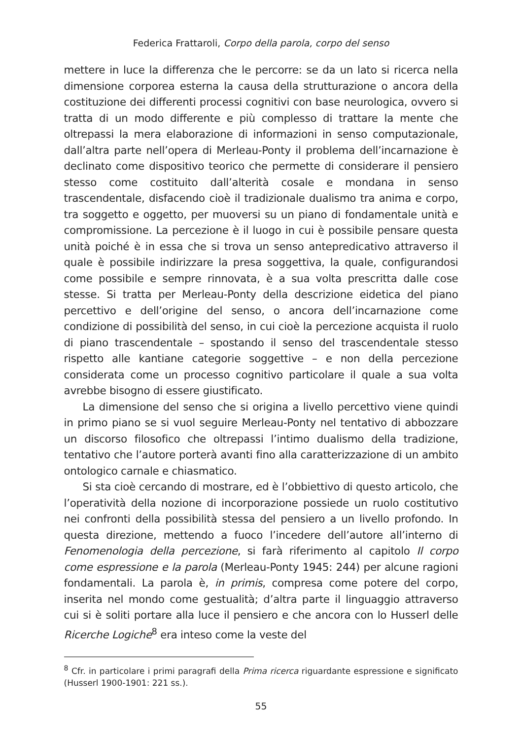Federica Frattaroli, Corpo della parola, corpo del senso
mettere in luce la differenza che le percorre: se da un lato si ricerca nella dimensione corporea esterna la causa della strutturazione o ancora della costituzione dei differenti processi cognitivi con base neurologica, ovvero si tratta di un modo differente e più complesso di trattare la mente che oltrepassi la mera elaborazione di informazioni in senso computazionale, dall’altra parte nell’opera di Merleau-Ponty il problema dell’incarnazione è declinato come dispositivo teorico che permette di considerare il pensiero stesso come costituito dall’alterità cosale e mondana in senso trascendentale, disfacendo cioè il tradizionale dualismo tra anima e corpo, tra soggetto e oggetto, per muoversi su un piano di fondamentale unità e compromissione. La percezione è il luogo in cui è possibile pensare questa unità poiché è in essa che si trova un senso antepredicativo attraverso il quale è possibile indirizzare la presa soggettiva, la quale, configurandosi come possibile e sempre rinnovata, è a sua volta prescritta dalle cose stesse. Si tratta per Merleau-Ponty della descrizione eidetica del piano percettivo e dell’origine del senso, o ancora dell’incarnazione come condizione di possibilità del senso, in cui cioè la percezione acquista il ruolo di piano trascendentale – spostando il senso del trascendentale stesso rispetto alle kantiane categorie soggettive – e non della percezione considerata come un processo cognitivo particolare il quale a sua volta avrebbe bisogno di essere giustificato.
La dimensione del senso che si origina a livello percettivo viene quindi in primo piano se si vuol seguire Merleau-Ponty nel tentativo di abbozzare un discorso filosofico che oltrepassi l’intimo dualismo della tradizione, tentativo che l’autore porterà avanti fino alla caratterizzazione di un ambito ontologico carnale e chiasmatico.
Si sta cioè cercando di mostrare, ed è l’obbiettivo di questo articolo, che l’operatività della nozione di incorporazione possiede un ruolo costitutivo nei confronti della possibilità stessa del pensiero a un livello profondo. In questa direzione, mettendo a fuoco l’incedere dell’autore all’interno di Fenomenologia della percezione, si farà riferimento al capitolo Il corpo come espressione e la parola (Merleau-Ponty 1945: 244) per alcune ragioni fondamentali. La parola è, in primis, compresa come potere del corpo, inserita nel mondo come gestualità; d’altra parte il linguaggio attraverso cui si è soliti portare alla luce il pensiero e che ancora con lo Husserl delle Ricerche Logiche<sup>8</sup> era inteso come la veste del
<sup>8</sup> Cfr. in particolare i primi paragrafi della Prima ricerca riguardante espressione e significato (Husserl 1900-1901: 221 ss.).
55